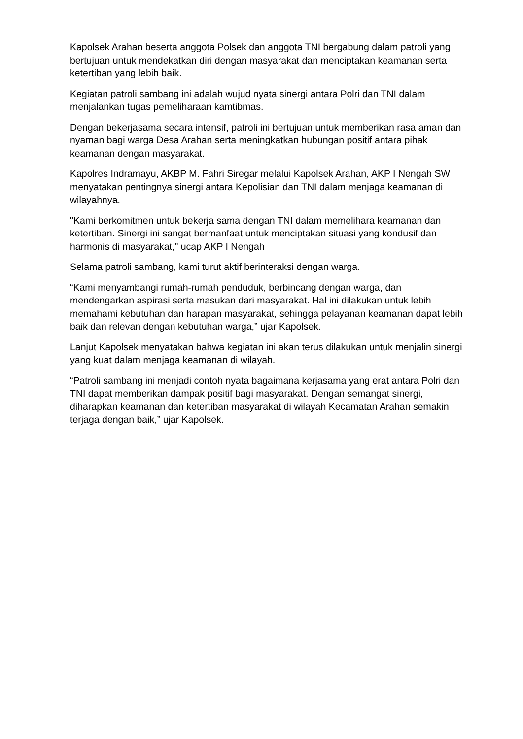Kapolsek Arahan beserta anggota Polsek dan anggota TNI bergabung dalam patroli yang bertujuan untuk mendekatkan diri dengan masyarakat dan menciptakan keamanan serta ketertiban yang lebih baik.
Kegiatan patroli sambang ini adalah wujud nyata sinergi antara Polri dan TNI dalam menjalankan tugas pemeliharaan kamtibmas.
Dengan bekerjasama secara intensif, patroli ini bertujuan untuk memberikan rasa aman dan nyaman bagi warga Desa Arahan serta meningkatkan hubungan positif antara pihak keamanan dengan masyarakat.
Kapolres Indramayu, AKBP M. Fahri Siregar melalui Kapolsek Arahan, AKP I Nengah SW menyatakan pentingnya sinergi antara Kepolisian dan TNI dalam menjaga keamanan di wilayahnya.
"Kami berkomitmen untuk bekerja sama dengan TNI dalam memelihara keamanan dan ketertiban. Sinergi ini sangat bermanfaat untuk menciptakan situasi yang kondusif dan harmonis di masyarakat," ucap AKP I Nengah
Selama patroli sambang, kami turut aktif berinteraksi dengan warga.
“Kami menyambangi rumah-rumah penduduk, berbincang dengan warga, dan mendengarkan aspirasi serta masukan dari masyarakat. Hal ini dilakukan untuk lebih memahami kebutuhan dan harapan masyarakat, sehingga pelayanan keamanan dapat lebih baik dan relevan dengan kebutuhan warga,” ujar Kapolsek.
Lanjut Kapolsek menyatakan bahwa kegiatan ini akan terus dilakukan untuk menjalin sinergi yang kuat dalam menjaga keamanan di wilayah.
“Patroli sambang ini menjadi contoh nyata bagaimana kerjasama yang erat antara Polri dan TNI dapat memberikan dampak positif bagi masyarakat. Dengan semangat sinergi, diharapkan keamanan dan ketertiban masyarakat di wilayah Kecamatan Arahan semakin terjaga dengan baik,” ujar Kapolsek.